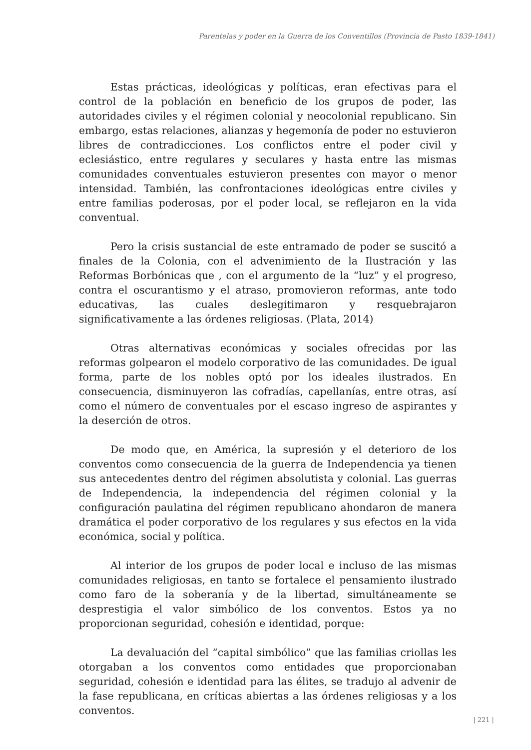Parentelas y poder en la Guerra de los Conventillos (Provincia de Pasto 1839-1841)
Estas prácticas, ideológicas y políticas, eran efectivas para el control de la población en beneficio de los grupos de poder, las autoridades civiles y el régimen colonial y neocolonial republicano. Sin embargo, estas relaciones, alianzas y hegemonía de poder no estuvieron libres de contradicciones. Los conflictos entre el poder civil y eclesiástico, entre regulares y seculares y hasta entre las mismas comunidades conventuales estuvieron presentes con mayor o menor intensidad. También, las confrontaciones ideológicas entre civiles y entre familias poderosas, por el poder local, se reflejaron en la vida conventual.
Pero la crisis sustancial de este entramado de poder se suscitó a finales de la Colonia, con el advenimiento de la Ilustración y las Reformas Borbónicas que , con el argumento de la “luz” y el progreso, contra el oscurantismo y el atraso, promovieron reformas, ante todo educativas, las cuales deslegitimaron y resquebrajaron significativamente a las órdenes religiosas. (Plata, 2014)
Otras alternativas económicas y sociales ofrecidas por las reformas golpearon el modelo corporativo de las comunidades. De igual forma, parte de los nobles optó por los ideales ilustrados. En consecuencia, disminuyeron las cofradías, capellanías, entre otras, así como el número de conventuales por el escaso ingreso de aspirantes y la deserción de otros.
De modo que, en América, la supresión y el deterioro de los conventos como consecuencia de la guerra de Independencia ya tienen sus antecedentes dentro del régimen absolutista y colonial. Las guerras de Independencia, la independencia del régimen colonial y la configuración paulatina del régimen republicano ahondaron de manera dramática el poder corporativo de los regulares y sus efectos en la vida económica, social y política.
Al interior de los grupos de poder local e incluso de las mismas comunidades religiosas, en tanto se fortalece el pensamiento ilustrado como faro de la soberanía y de la libertad, simultáneamente se desprestigia el valor simbólico de los conventos. Estos ya no proporcionan seguridad, cohesión e identidad, porque:
La devaluación del “capital simbólico” que las familias criollas les otorgaban a los conventos como entidades que proporcionaban seguridad, cohesión e identidad para las élites, se tradujo al advenir de la fase republicana, en críticas abiertas a las órdenes religiosas y a los conventos.
| 221 |